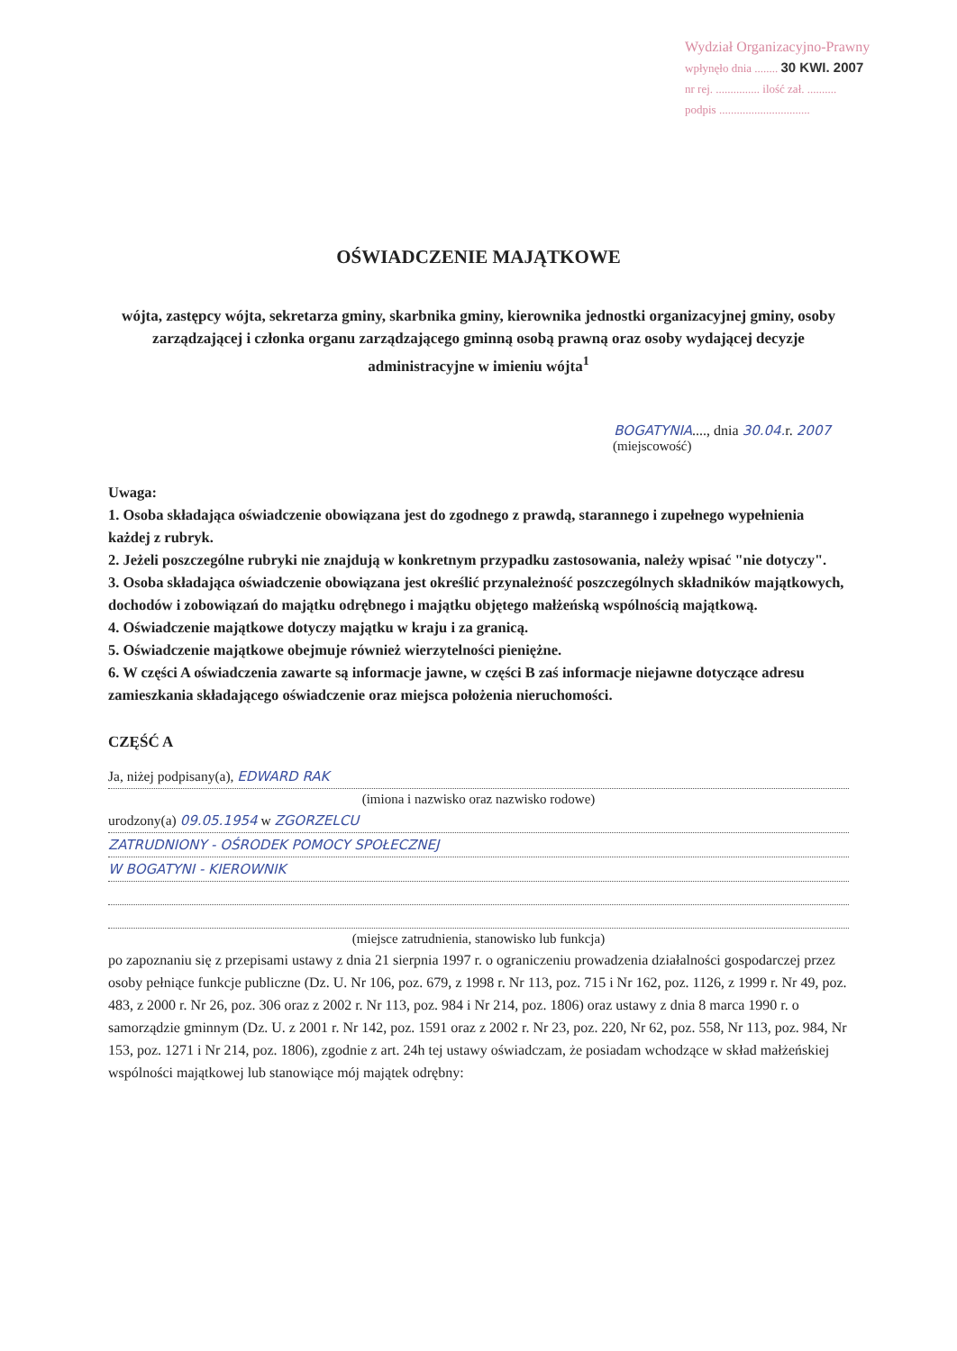Wydział Organizacyjno-Prawny
wpłynęło dnia ........ 30 KWI. 2007
nr rej. ............... ilość zał. ..........
podpis ...............................
OŚWIADCZENIE MAJĄTKOWE
wójta, zastępcy wójta, sekretarza gminy, skarbnika gminy, kierownika jednostki organizacyjnej gminy, osoby zarządzającej i członka organu zarządzającego gminną osobą prawną oraz osoby wydającej decyzje administracyjne w imieniu wójta<sup>1</sup>
BOGATYNIA...., dnia 30.04. r. 2007
(miejscowość)
Uwaga:
1. Osoba składająca oświadczenie obowiązana jest do zgodnego z prawdą, starannego i zupełnego wypełnienia każdej z rubryk.
2. Jeżeli poszczególne rubryki nie znajdują w konkretnym przypadku zastosowania, należy wpisać "nie dotyczy".
3. Osoba składająca oświadczenie obowiązana jest określić przynależność poszczególnych składników majątkowych, dochodów i zobowiązań do majątku odrębnego i majątku objętego małżeńską wspólnością majątkową.
4. Oświadczenie majątkowe dotyczy majątku w kraju i za granicą.
5. Oświadczenie majątkowe obejmuje również wierzytelności pieniężne.
6. W części A oświadczenia zawarte są informacje jawne, w części B zaś informacje niejawne dotyczące adresu zamieszkania składającego oświadczenie oraz miejsca położenia nieruchomości.
CZĘŚĆ A
Ja, niżej podpisany(a), EDWARD RAK
(imiona i nazwisko oraz nazwisko rodowe)
urodzony(a) 09.05.1954 w ZGORZELCU
ZATRUDNIONY - OŚRODEK POMOCY SPOŁECZNEJ
W BOGATYNI - KIEROWNIK
(miejsce zatrudnienia, stanowisko lub funkcja)
po zapoznaniu się z przepisami ustawy z dnia 21 sierpnia 1997 r. o ograniczeniu prowadzenia działalności gospodarczej przez osoby pełniące funkcje publiczne (Dz. U. Nr 106, poz. 679, z 1998 r. Nr 113, poz. 715 i Nr 162, poz. 1126, z 1999 r. Nr 49, poz. 483, z 2000 r. Nr 26, poz. 306 oraz z 2002 r. Nr 113, poz. 984 i Nr 214, poz. 1806) oraz ustawy z dnia 8 marca 1990 r. o samorządzie gminnym (Dz. U. z 2001 r. Nr 142, poz. 1591 oraz z 2002 r. Nr 23, poz. 220, Nr 62, poz. 558, Nr 113, poz. 984, Nr 153, poz. 1271 i Nr 214, poz. 1806), zgodnie z art. 24h tej ustawy oświadczam, że posiadam wchodzące w skład małżeńskiej wspólności majątkowej lub stanowiące mój majątek odrębny: